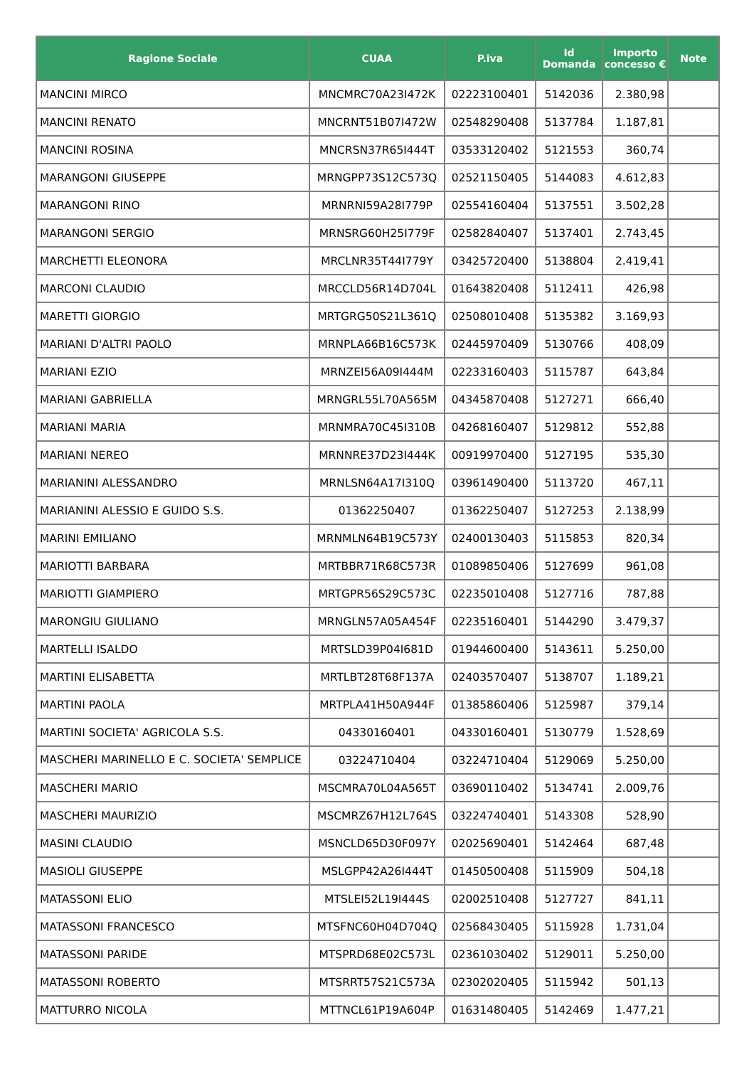| Ragione Sociale | CUAA | P.iva | Id Domanda | Importo concesso € | Note |
| --- | --- | --- | --- | --- | --- |
| MANCINI MIRCO | MNCMRC70A23I472K | 02223100401 | 5142036 | 2.380,98 | |
| MANCINI RENATO | MNCRNT51B07I472W | 02548290408 | 5137784 | 1.187,81 | |
| MANCINI ROSINA | MNCRSN37R65I444T | 03533120402 | 5121553 | 360,74 | |
| MARANGONI GIUSEPPE | MRNGPP73S12C573Q | 02521150405 | 5144083 | 4.612,83 | |
| MARANGONI RINO | MRNRNI59A28I779P | 02554160404 | 5137551 | 3.502,28 | |
| MARANGONI SERGIO | MRNSRG60H25I779F | 02582840407 | 5137401 | 2.743,45 | |
| MARCHETTI ELEONORA | MRCLNR35T44I779Y | 03425720400 | 5138804 | 2.419,41 | |
| MARCONI CLAUDIO | MRCCLD56R14D704L | 01643820408 | 5112411 | 426,98 | |
| MARETTI GIORGIO | MRTGRG50S21L361Q | 02508010408 | 5135382 | 3.169,93 | |
| MARIANI D'ALTRI PAOLO | MRNPLA66B16C573K | 02445970409 | 5130766 | 408,09 | |
| MARIANI EZIO | MRNZEI56A09I444M | 02233160403 | 5115787 | 643,84 | |
| MARIANI GABRIELLA | MRNGRL55L70A565M | 04345870408 | 5127271 | 666,40 | |
| MARIANI MARIA | MRNMRA70C45I310B | 04268160407 | 5129812 | 552,88 | |
| MARIANI NEREO | MRNNRE37D23I444K | 00919970400 | 5127195 | 535,30 | |
| MARIANINI ALESSANDRO | MRNLSN64A17I310Q | 03961490400 | 5113720 | 467,11 | |
| MARIANINI ALESSIO E GUIDO S.S. | 01362250407 | 01362250407 | 5127253 | 2.138,99 | |
| MARINI EMILIANO | MRNMLN64B19C573Y | 02400130403 | 5115853 | 820,34 | |
| MARIOTTI BARBARA | MRTBBR71R68C573R | 01089850406 | 5127699 | 961,08 | |
| MARIOTTI GIAMPIERO | MRTGPR56S29C573C | 02235010408 | 5127716 | 787,88 | |
| MARONGIU GIULIANO | MRNGLN57A05A454F | 02235160401 | 5144290 | 3.479,37 | |
| MARTELLI ISALDO | MRTSLD39P04I681D | 01944600400 | 5143611 | 5.250,00 | |
| MARTINI ELISABETTA | MRTLBT28T68F137A | 02403570407 | 5138707 | 1.189,21 | |
| MARTINI PAOLA | MRTPLA41H50A944F | 01385860406 | 5125987 | 379,14 | |
| MARTINI SOCIETA' AGRICOLA S.S. | 04330160401 | 04330160401 | 5130779 | 1.528,69 | |
| MASCHERI MARINELLO E C. SOCIETA' SEMPLICE | 03224710404 | 03224710404 | 5129069 | 5.250,00 | |
| MASCHERI MARIO | MSCMRA70L04A565T | 03690110402 | 5134741 | 2.009,76 | |
| MASCHERI MAURIZIO | MSCMRZ67H12L764S | 03224740401 | 5143308 | 528,90 | |
| MASINI CLAUDIO | MSNCLD65D30F097Y | 02025690401 | 5142464 | 687,48 | |
| MASIOLI GIUSEPPE | MSLGPP42A26I444T | 01450500408 | 5115909 | 504,18 | |
| MATASSONI ELIO | MTSLEI52L19I444S | 02002510408 | 5127727 | 841,11 | |
| MATASSONI FRANCESCO | MTSFNC60H04D704Q | 02568430405 | 5115928 | 1.731,04 | |
| MATASSONI PARIDE | MTSPRD68E02C573L | 02361030402 | 5129011 | 5.250,00 | |
| MATASSONI ROBERTO | MTSRRT57S21C573A | 02302020405 | 5115942 | 501,13 | |
| MATTURRO NICOLA | MTTNCL61P19A604P | 01631480405 | 5142469 | 1.477,21 | |